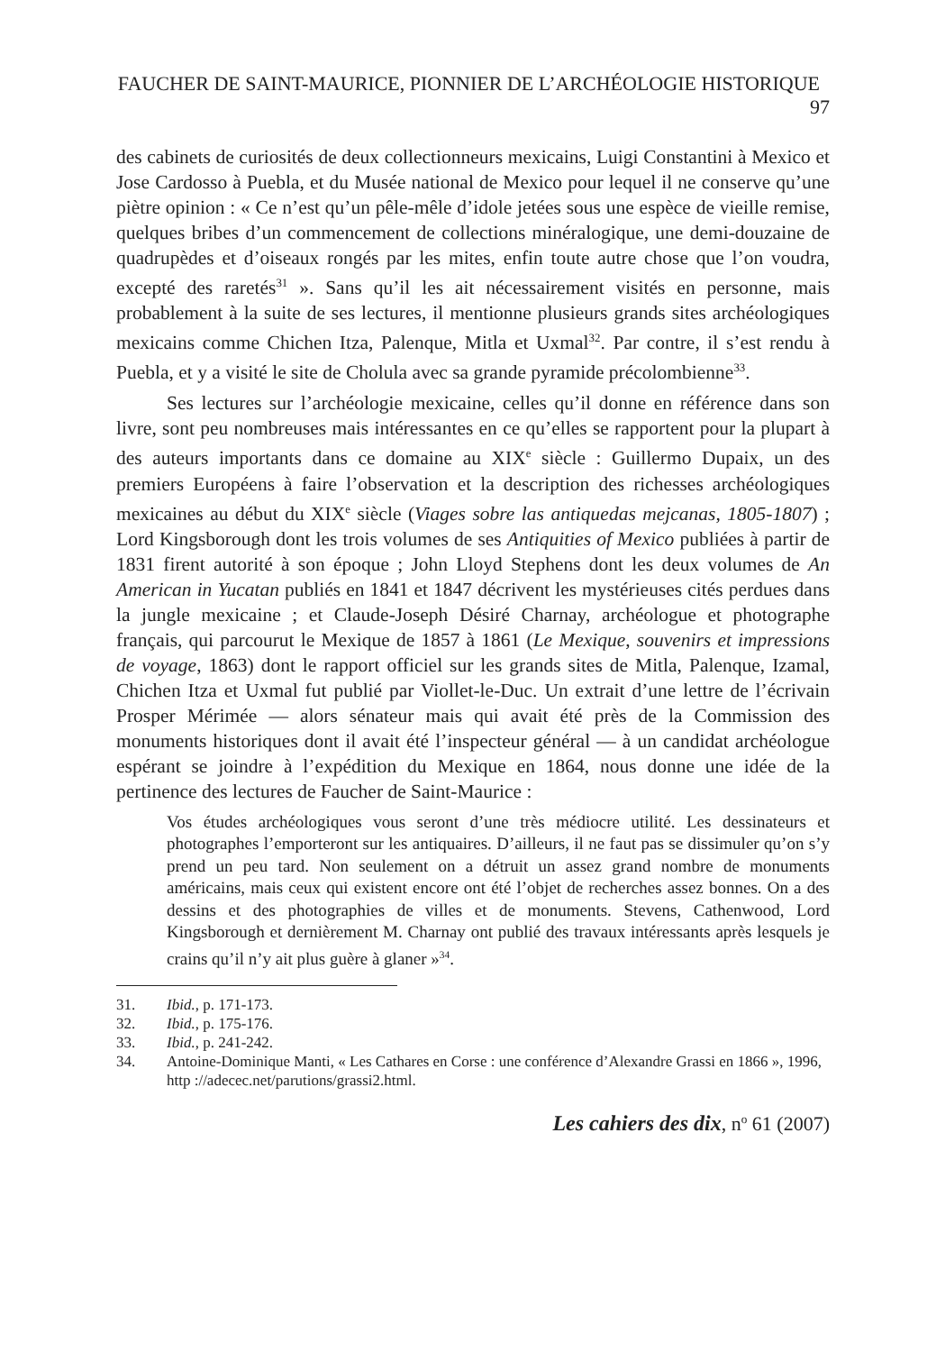FAUCHER DE SAINT-MAURICE, PIONNIER DE L’ARCHÉOLOGIE HISTORIQUE 97
des cabinets de curiosités de deux collectionneurs mexicains, Luigi Constantini à Mexico et Jose Cardosso à Puebla, et du Musée national de Mexico pour lequel il ne conserve qu’une piètre opinion : « Ce n’est qu’un pêle-mêle d’idole jetées sous une espèce de vieille remise, quelques bribes d’un commencement de collections minéralogique, une demi-douzaine de quadrupèdes et d’oiseaux rongés par les mites, enfin toute autre chose que l’on voudra, excepté des raretés<sup>31</sup> ». Sans qu’il les ait nécessairement visités en personne, mais probablement à la suite de ses lectures, il mentionne plusieurs grands sites archéologiques mexicains comme Chichen Itza, Palenque, Mitla et Uxmal<sup>32</sup>. Par contre, il s’est rendu à Puebla, et y a visité le site de Cholula avec sa grande pyramide précolombienne<sup>33</sup>.
Ses lectures sur l’archéologie mexicaine, celles qu’il donne en référence dans son livre, sont peu nombreuses mais intéressantes en ce qu’elles se rapportent pour la plupart à des auteurs importants dans ce domaine au XIX<sup>e</sup> siècle : Guillermo Dupaix, un des premiers Européens à faire l’observation et la description des richesses archéologiques mexicaines au début du XIX<sup>e</sup> siècle (Viages sobre las antiquedas mejcanas, 1805-1807) ; Lord Kingsborough dont les trois volumes de ses Antiquities of Mexico publiées à partir de 1831 firent autorité à son époque ; John Lloyd Stephens dont les deux volumes de An American in Yucatan publiés en 1841 et 1847 décrivent les mystérieuses cités perdues dans la jungle mexicaine ; et Claude-Joseph Désiré Charnay, archéologue et photographe français, qui parcourut le Mexique de 1857 à 1861 (Le Mexique, souvenirs et impressions de voyage, 1863) dont le rapport officiel sur les grands sites de Mitla, Palenque, Izamal, Chichen Itza et Uxmal fut publié par Viollet-le-Duc. Un extrait d’une lettre de l’écrivain Prosper Mérimée — alors sénateur mais qui avait été près de la Commission des monuments historiques dont il avait été l’inspecteur général — à un candidat archéologue espérant se joindre à l’expédition du Mexique en 1864, nous donne une idée de la pertinence des lectures de Faucher de Saint-Maurice :
Vos études archéologiques vous seront d’une très médiocre utilité. Les dessinateurs et photographes l’emporteront sur les antiquaires. D’ailleurs, il ne faut pas se dissimuler qu’on s’y prend un peu tard. Non seulement on a détruit un assez grand nombre de monuments américains, mais ceux qui existent encore ont été l’objet de recherches assez bonnes. On a des dessins et des photographies de villes et de monuments. Stevens, Cathenwood, Lord Kingsborough et dernièrement M. Charnay ont publié des travaux intéressants après lesquels je crains qu’il n’y ait plus guère à glaner »<sup>34</sup>.
31. Ibid., p. 171-173.
32. Ibid., p. 175-176.
33. Ibid., p. 241-242.
34. Antoine-Dominique Manti, « Les Cathares en Corse : une conférence d’Alexandre Grassi en 1866 », 1996, http ://adecec.net/parutions/grassi2.html.
Les cahiers des dix, n<sup>o</sup> 61 (2007)